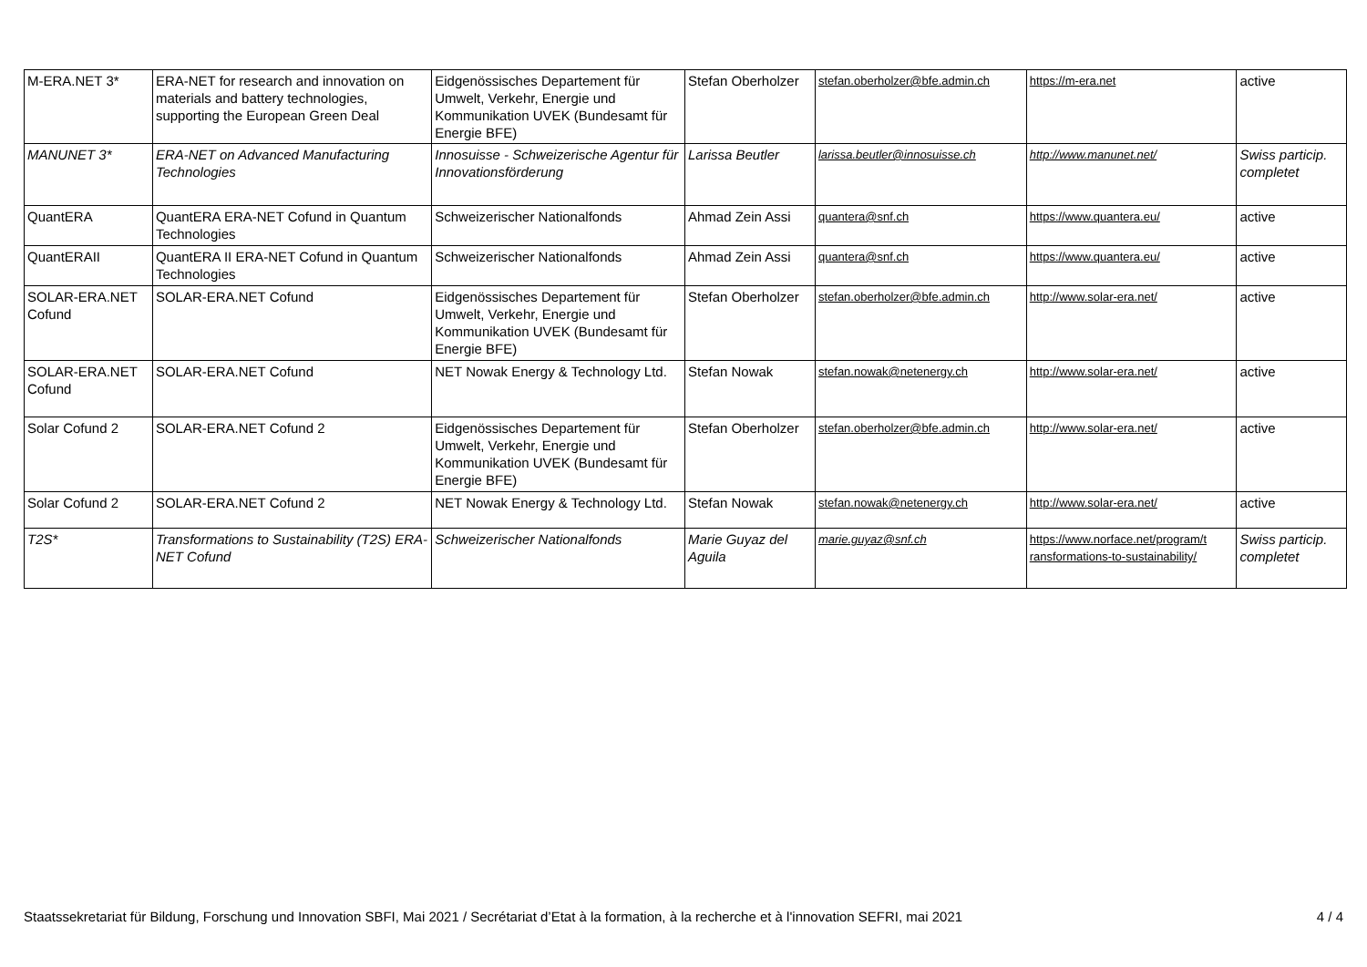| M-ERA.NET 3* | ERA-NET for research and innovation on materials and battery technologies, supporting the European Green Deal | Eidgenössisches Departement für Umwelt, Verkehr, Energie und Kommunikation UVEK (Bundesamt für Energie BFE) | Stefan Oberholzer | stefan.oberholzer@bfe.admin.ch | https://m-era.net | active |
| MANUNET 3* | ERA-NET on Advanced Manufacturing Technologies | Innosuisse - Schweizerische Agentur für Innovationsförderung | Larissa Beutler | larissa.beutler@innosuisse.ch | http://www.manunet.net/ | Swiss particip. completet |
| QuantERA | QuantERA ERA-NET Cofund in Quantum Technologies | Schweizerischer Nationalfonds | Ahmad Zein Assi | quantera@snf.ch | https://www.quantera.eu/ | active |
| QuantERAII | QuantERA II ERA-NET Cofund in Quantum Technologies | Schweizerischer Nationalfonds | Ahmad Zein Assi | quantera@snf.ch | https://www.quantera.eu/ | active |
| SOLAR-ERA.NET Cofund | SOLAR-ERA.NET Cofund | Eidgenössisches Departement für Umwelt, Verkehr, Energie und Kommunikation UVEK (Bundesamt für Energie BFE) | Stefan Oberholzer | stefan.oberholzer@bfe.admin.ch | http://www.solar-era.net/ | active |
| SOLAR-ERA.NET Cofund | SOLAR-ERA.NET Cofund | NET Nowak Energy & Technology Ltd. | Stefan Nowak | stefan.nowak@netenergy.ch | http://www.solar-era.net/ | active |
| Solar Cofund 2 | SOLAR-ERA.NET Cofund 2 | Eidgenössisches Departement für Umwelt, Verkehr, Energie und Kommunikation UVEK (Bundesamt für Energie BFE) | Stefan Oberholzer | stefan.oberholzer@bfe.admin.ch | http://www.solar-era.net/ | active |
| Solar Cofund 2 | SOLAR-ERA.NET Cofund 2 | NET Nowak Energy & Technology Ltd. | Stefan Nowak | stefan.nowak@netenergy.ch | http://www.solar-era.net/ | active |
| T2S* | Transformations to Sustainability (T2S) ERA-NET Cofund | Schweizerischer Nationalfonds | Marie Guyaz del Aguila | marie.guyaz@snf.ch | https://www.norface.net/program/t ransformations-to-sustainability/ | Swiss particip. completet |
Staatssekretariat für Bildung, Forschung und Innovation SBFI, Mai 2021 / Secrétariat d’Etat à la formation, à la recherche et à l'innovation SEFRI, mai 2021 4 / 4